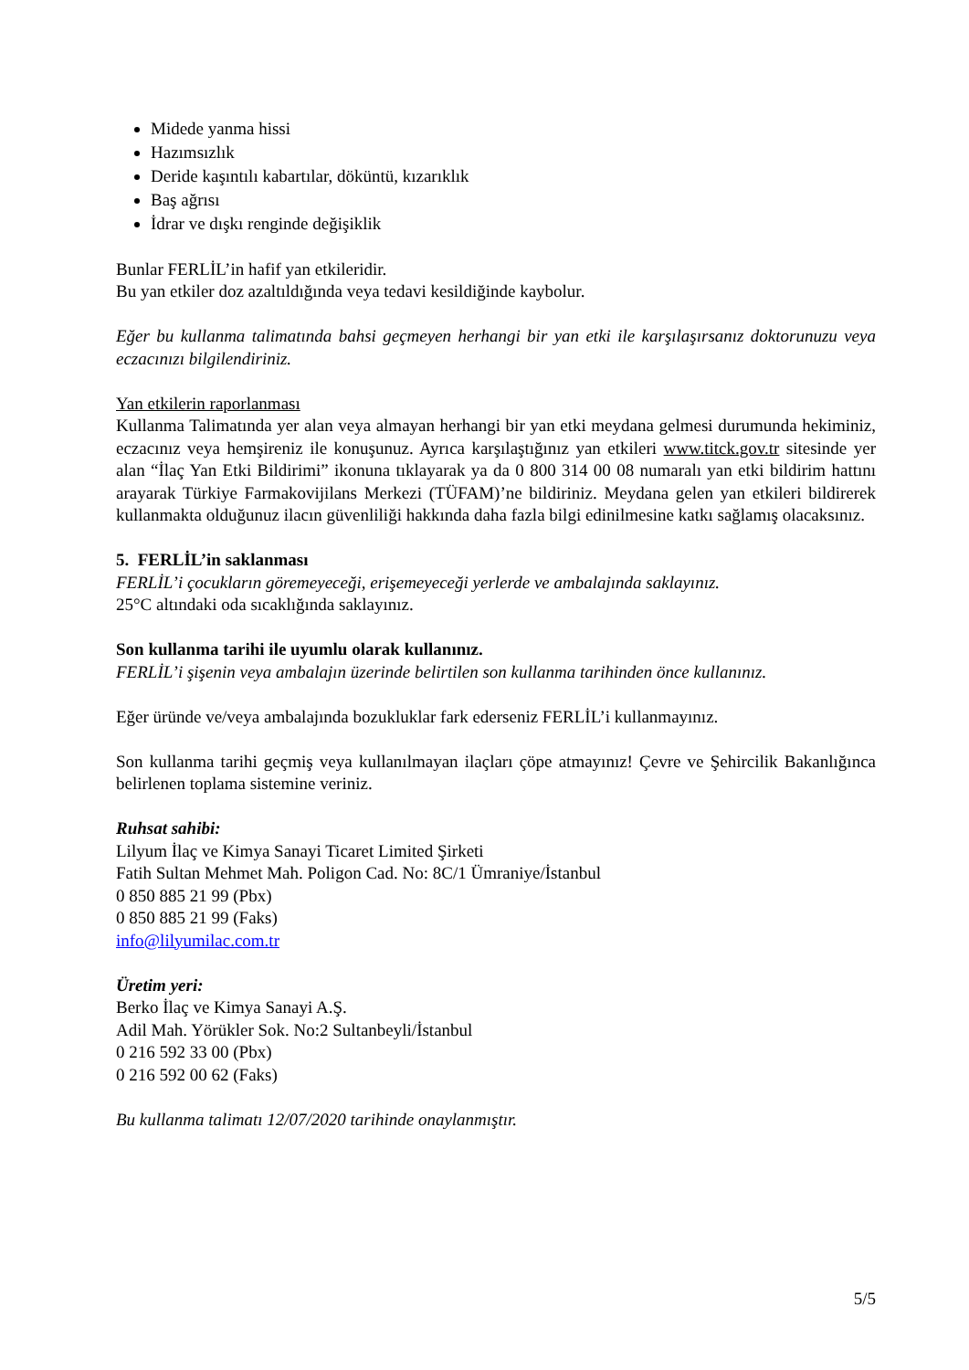Midede yanma hissi
Hazımsızlık
Deride kaşıntılı kabartılar, döküntü, kızarıklık
Baş ağrısı
İdrar ve dışkı renginde değişiklik
Bunlar FERLİL’in hafif yan etkileridir.
Bu yan etkiler doz azaltıldığında veya tedavi kesildiğinde kaybolur.
Eğer bu kullanma talimatında bahsi geçmeyen herhangi bir yan etki ile karşılaşırsanız doktorunuzu veya eczacınızı bilgilendiriniz.
Yan etkilerin raporlanması
Kullanma Talimatında yer alan veya almayan herhangi bir yan etki meydana gelmesi durumunda hekiminiz, eczacınız veya hemşireniz ile konuşunuz. Ayrıca karşılaştığınız yan etkileri www.titck.gov.tr sitesinde yer alan “İlaç Yan Etki Bildirimi” ikonuna tıklayarak ya da 0 800 314 00 08 numaralı yan etki bildirim hattını arayarak Türkiye Farmakovijilans Merkezi (TÜFAM)’ne bildiriniz. Meydana gelen yan etkileri bildirerek kullanmakta olduğunuz ilacın güvenliliği hakkında daha fazla bilgi edinilmesine katkı sağlamış olacaksınız.
5. FERLİL’in saklanması
FERLİL’i çocukların göremeyeceği, erişemeyeceği yerlerde ve ambalajında saklayınız.
25°C altındaki oda sıcaklığında saklayınız.
Son kullanma tarihi ile uyumlu olarak kullanınız.
FERLİL’i şişenin veya ambalajın üzerinde belirtilen son kullanma tarihinden önce kullanınız.
Eğer üründe ve/veya ambalajında bozukluklar fark ederseniz FERLİL’i kullanmayınız.
Son kullanma tarihi geçmiş veya kullanılmayan ilaçları çöpe atmayınız! Çevre ve Şehircilik Bakanlığınca belirlenen toplama sistemine veriniz.
Ruhsat sahibi:
Lilyum İlaç ve Kimya Sanayi Ticaret Limited Şirketi
Fatih Sultan Mehmet Mah. Poligon Cad. No: 8C/1 Ümraniye/İstanbul
0 850 885 21 99 (Pbx)
0 850 885 21 99 (Faks)
info@lilyumilac.com.tr
Üretim yeri:
Berko İlaç ve Kimya Sanayi A.Ş.
Adil Mah. Yörükler Sok. No:2 Sultanbeyli/İstanbul
0 216 592 33 00 (Pbx)
0 216 592 00 62 (Faks)
Bu kullanma talimatı 12/07/2020 tarihinde onaylanmıştır.
5/5